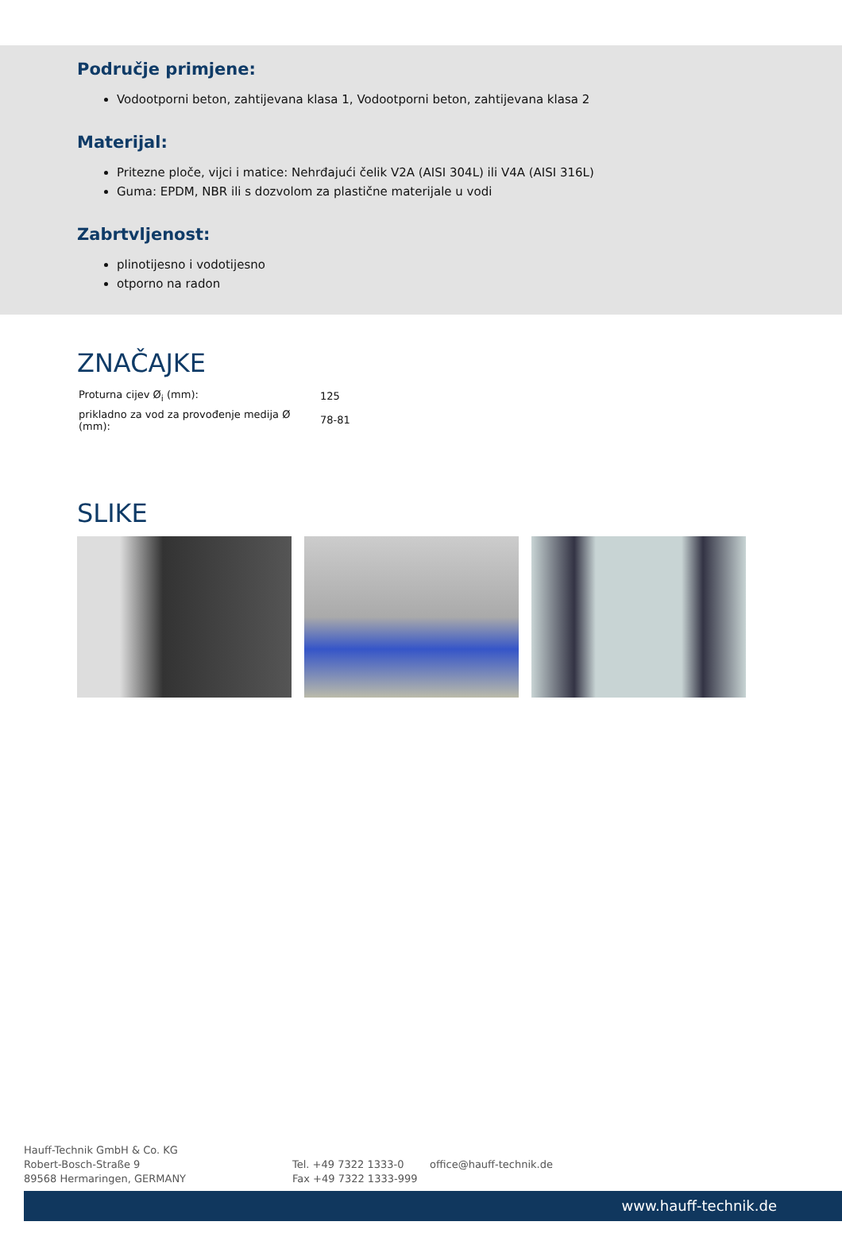Područje primjene:
Vodootporni beton, zahtijevana klasa 1, Vodootporni beton, zahtijevana klasa 2
Materijal:
Pritezne ploče, vijci i matice: Nehrđajući čelik V2A (AISI 304L) ili V4A (AISI 316L)
Guma: EPDM, NBR ili s dozvolom za plastične materijale u vodi
Zabrtvljenost:
plinotijesno i vodotijesno
otporno na radon
ZNAČAJKE
| Proturna cijev Ø<sub>i</sub> (mm): | 125 |
| prikladno za vod za provođenje medija Ø (mm): | 78-81 |
SLIKE
Hauff-Technik GmbH & Co. KG
Robert-Bosch-Straße 9
89568 Hermaringen, GERMANY
Tel. +49 7322 1333-0
Fax +49 7322 1333-999
office@hauff-technik.de
www.hauff-technik.de